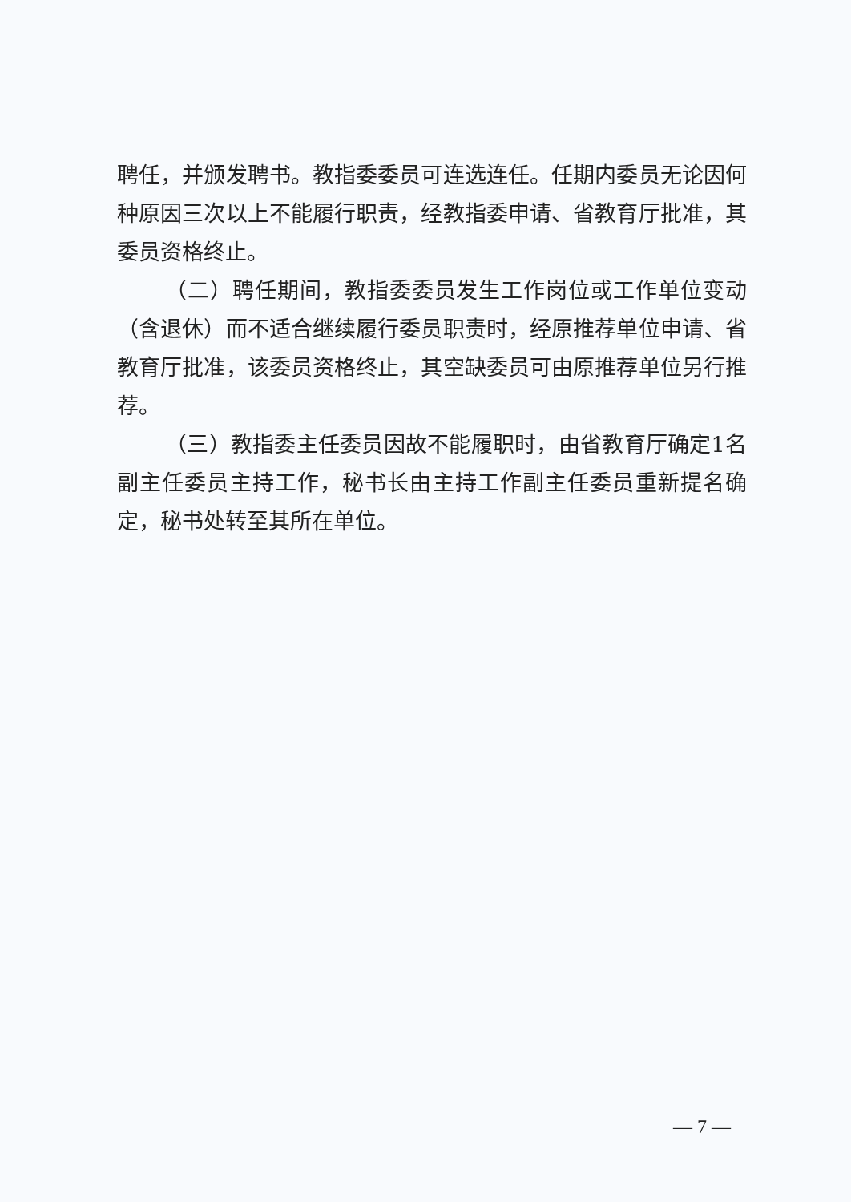聘任，并颁发聘书。教指委委员可连选连任。任期内委员无论因何种原因三次以上不能履行职责，经教指委申请、省教育厅批准，其委员资格终止。
（二）聘任期间，教指委委员发生工作岗位或工作单位变动（含退休）而不适合继续履行委员职责时，经原推荐单位申请、省教育厅批准，该委员资格终止，其空缺委员可由原推荐单位另行推荐。
（三）教指委主任委员因故不能履职时，由省教育厅确定1名副主任委员主持工作，秘书长由主持工作副主任委员重新提名确定，秘书处转至其所在单位。
— 7 —